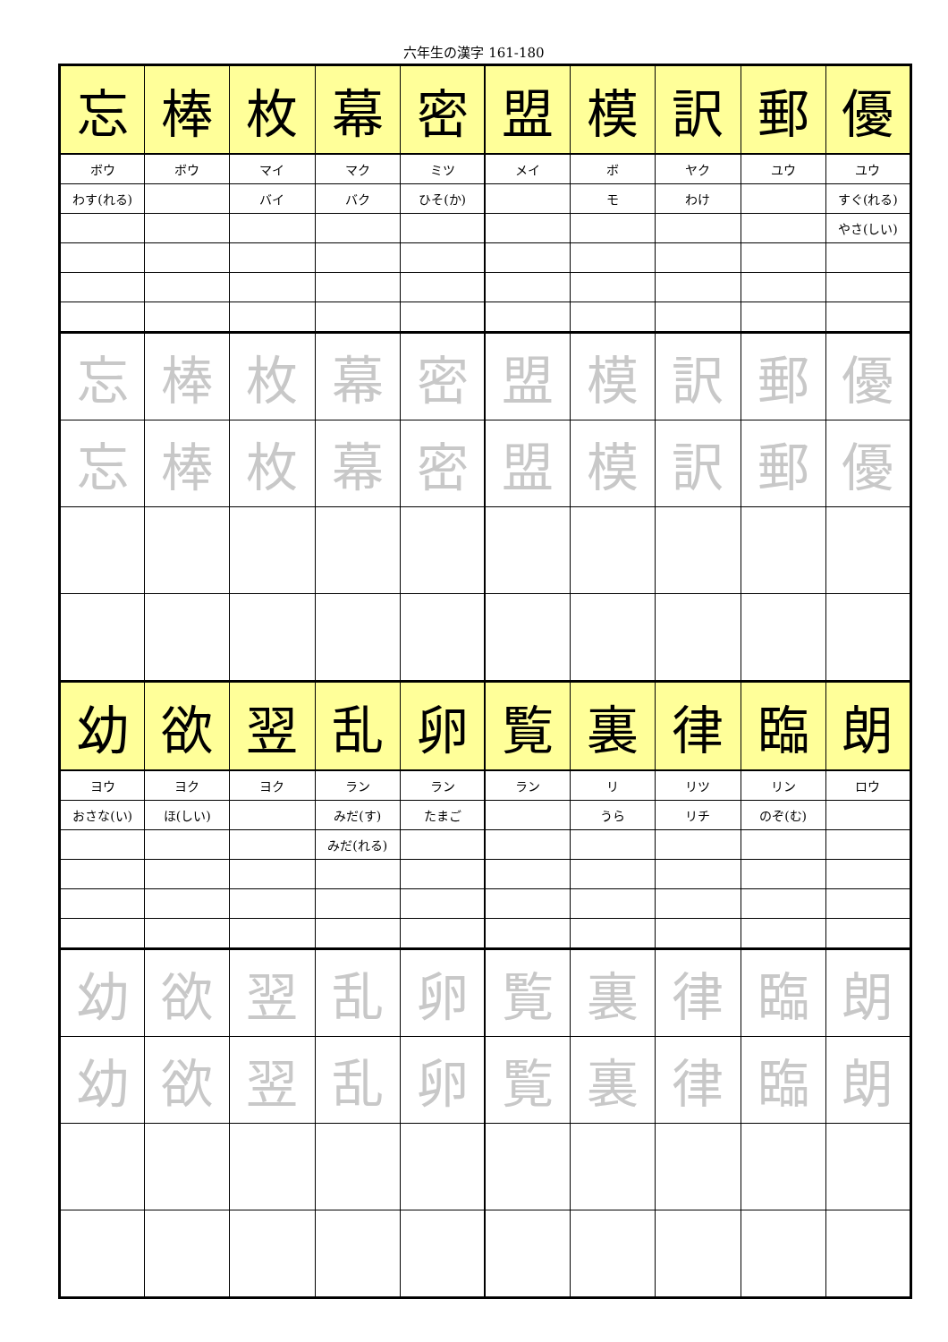六年生の漢字 161-180
| 忘 | 棒 | 枚 | 幕 | 密 | 盟 | 模 | 訳 | 郵 | 優 |
| ボウ | ボウ | マイ | マク | ミツ | メイ | ボ | ヤク | ユウ | ユウ |
| わす(れる) | | バイ | バク | ひそ(か) | | モ | わけ | | すぐ(れる) |
| | | | | | | | | | やさ(しい) |
| 忘 | 棒 | 枚 | 幕 | 密 | 盟 | 模 | 訳 | 郵 | 優 |
| 忘 | 棒 | 枚 | 幕 | 密 | 盟 | 模 | 訳 | 郵 | 優 |
| 幼 | 欲 | 翌 | 乱 | 卵 | 覧 | 裏 | 律 | 臨 | 朗 |
| ヨウ | ヨク | ヨク | ラン | ラン | ラン | リ | リツ | リン | ロウ |
| おさな(い) | ほ(しい) | | みだ(す) | たまご | | うら | リチ | のぞ(む) | |
| | | | みだ(れる) | | | | | | |
| 幼 | 欲 | 翌 | 乱 | 卵 | 覧 | 裏 | 律 | 臨 | 朗 |
| 幼 | 欲 | 翌 | 乱 | 卵 | 覧 | 裏 | 律 | 臨 | 朗 |